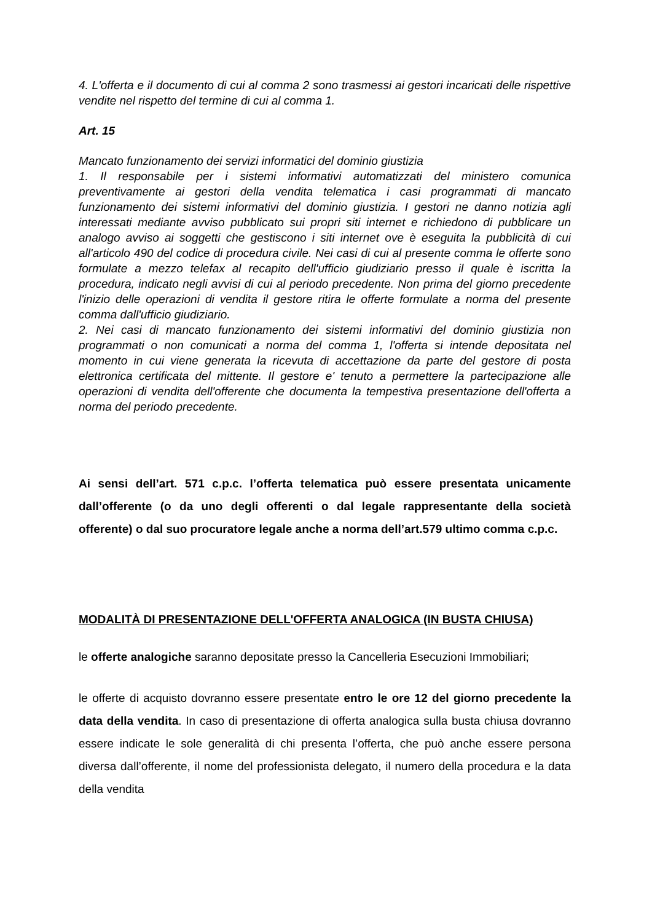4. L'offerta e il documento di cui al comma 2 sono trasmessi ai gestori incaricati delle rispettive vendite nel rispetto del termine di cui al comma 1.
Art. 15
Mancato funzionamento dei servizi informatici del dominio giustizia
1. Il responsabile per i sistemi informativi automatizzati del ministero comunica preventivamente ai gestori della vendita telematica i casi programmati di mancato funzionamento dei sistemi informativi del dominio giustizia. I gestori ne danno notizia agli interessati mediante avviso pubblicato sui propri siti internet e richiedono di pubblicare un analogo avviso ai soggetti che gestiscono i siti internet ove è eseguita la pubblicità di cui all'articolo 490 del codice di procedura civile. Nei casi di cui al presente comma le offerte sono formulate a mezzo telefax al recapito dell'ufficio giudiziario presso il quale è iscritta la procedura, indicato negli avvisi di cui al periodo precedente. Non prima del giorno precedente l'inizio delle operazioni di vendita il gestore ritira le offerte formulate a norma del presente comma dall'ufficio giudiziario.
2. Nei casi di mancato funzionamento dei sistemi informativi del dominio giustizia non programmati o non comunicati a norma del comma 1, l'offerta si intende depositata nel momento in cui viene generata la ricevuta di accettazione da parte del gestore di posta elettronica certificata del mittente. Il gestore e' tenuto a permettere la partecipazione alle operazioni di vendita dell'offerente che documenta la tempestiva presentazione dell'offerta a norma del periodo precedente.
Ai sensi dell’art. 571 c.p.c. l’offerta telematica può essere presentata unicamente dall’offerente (o da uno degli offerenti o dal legale rappresentante della società offerente) o dal suo procuratore legale anche a norma dell’art.579 ultimo comma c.p.c.
MODALITÀ DI PRESENTAZIONE DELL'OFFERTA ANALOGICA (IN BUSTA CHIUSA)
le offerte analogiche saranno depositate presso la Cancelleria Esecuzioni Immobiliari;
le offerte di acquisto dovranno essere presentate entro le ore 12 del giorno precedente la data della vendita. In caso di presentazione di offerta analogica sulla busta chiusa dovranno essere indicate le sole generalità di chi presenta l’offerta, che può anche essere persona diversa dall’offerente, il nome del professionista delegato, il numero della procedura e la data della vendita